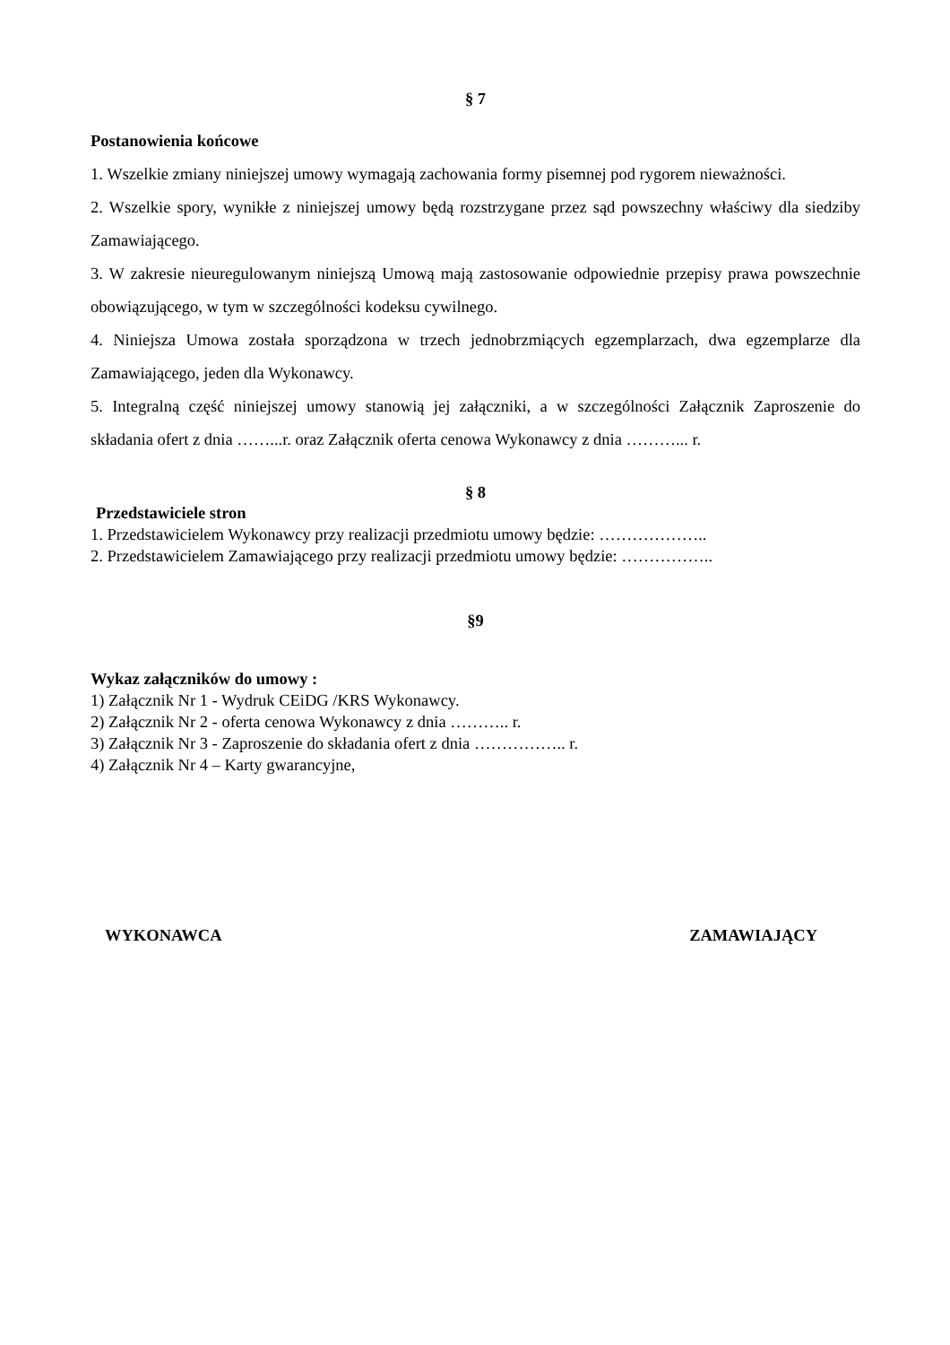§ 7
Postanowienia końcowe
1. Wszelkie zmiany niniejszej umowy wymagają zachowania formy pisemnej pod rygorem nieważności.
2. Wszelkie spory, wynikłe z niniejszej umowy będą rozstrzygane przez sąd powszechny właściwy dla siedziby Zamawiającego.
3. W zakresie nieuregulowanym niniejszą Umową mają zastosowanie odpowiednie przepisy prawa powszechnie obowiązującego, w tym w szczególności kodeksu cywilnego.
4. Niniejsza Umowa została sporządzona w trzech jednobrzmiących egzemplarzach, dwa egzemplarze dla Zamawiającego, jeden dla Wykonawcy.
5. Integralną część niniejszej umowy stanowią jej załączniki, a w szczególności Załącznik Zaproszenie do składania ofert z dnia ……...r. oraz Załącznik oferta cenowa Wykonawcy z dnia ………... r.
§ 8
Przedstawiciele stron
1. Przedstawicielem Wykonawcy przy realizacji przedmiotu umowy będzie: ………………..
2. Przedstawicielem Zamawiającego przy realizacji przedmiotu umowy będzie: ……………..
§9
Wykaz załączników do umowy :
1) Załącznik Nr 1 - Wydruk CEiDG /KRS Wykonawcy.
2) Załącznik Nr 2 - oferta cenowa Wykonawcy z dnia ……….. r.
3) Załącznik Nr 3 - Zaproszenie do składania ofert z dnia …………….. r.
4) Załącznik Nr 4 – Karty gwarancyjne,
WYKONAWCA ZAMAWIAJĄCY